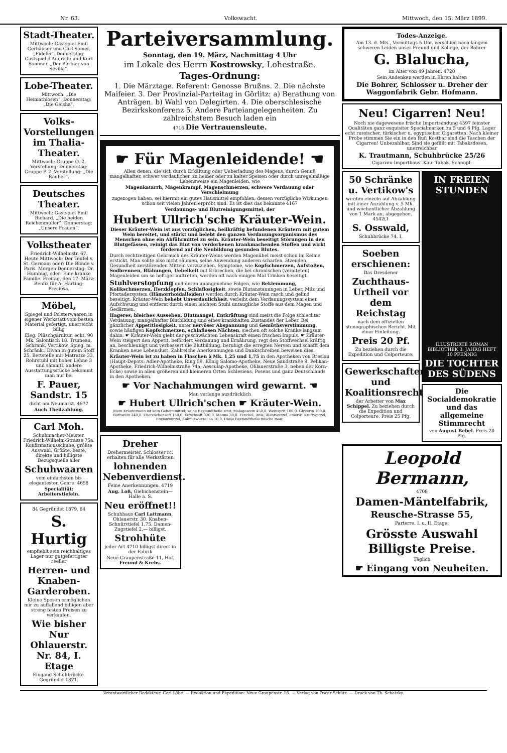Nr. 63. Volkswacht. Mittwoch, den 15. März 1899.
Stadt-Theater.
Mittwoch: Gastspiel Emil Gerhäuser und Carl Somer. „Fidelio“. Donnerstag: Gastspiel d'Andrade und Kurt Sommer. „Der Barbier von Sevilla“.
Lobe-Theater.
Mittwoch: „Die Heimathlosen“. Donnerstag: „Die Geisha“.
Volks-Vorstellungen im Thalia-Theater.
Mittwoch: Gruppe O. 2. Vorstellung: Donnerstag: Gruppe P. 2. Vorstellung: „Die Räuber“.
Deutsches Theater.
Mittwoch: Gastspiel Emil Richard, „Die beiden Reichenmüller“. Donnerstag: „Unsere Frauen“.
Volkstheater
Friedrich-Wilhelmstr. 67. Heute Mittwoch: Der Teufel v. St. Germain oder: Die Blinde v. Paris. Morgen Donnerstag: Dr. Humbug, oder: Eine kranke Familie. Freitag, den 17. März: Benfiz für A. Härting: Preciosa.
Möbel,
Spiegel und Polsterwaaren in eigener Werkstatt vom besten Material gefertigt, unerreicht billig
Eleg. Plüschgarnitur, echt, 90 Mk. Salontisch 18. Trumeau, Schrank, Vertikow, Spieg. m. Schränk., Divan in gutem Stoff 25, Bettstelle mit Matratze 33, Rohrstuhl mit hoher Lehne 3 und sämmtl. andere Ausstattungsstücke bekommt man nur bei
F. Pauer, Sandstr. 15
dicht am Neumarkt. 4677
Auch Theilzahlung.
Carl Moh.
Schuhmacher-Meister, Friedrich-Wilhelm-Strasse 75a. Konfirmationsschuhe, größte Auswahl. Größte, beste, direkte und billigste Bezugsquelle aller
Schuhwaaren
vom einfachsten bis elegantesten Genre. 4658
Specialität: Arbeiterstiefeln.
84 Gegründet 1879. 84
S. Hurtig
empfiehlt sein reichhaltiges Lager nur gutgefertigter reeller
Herren- und Knaben-Garderoben.
Kleine Spesen ermöglichen mir zu auffallend billigen aber streng festen Preisen zu verkaufen.
Wie bisher Nur Ohlauerstr. Nr. 84, I. Etage
Eingang Schuhbrücke. Gegründet 1871.
Parteiversammlung.
Sonntag, den 19. März, Nachmittag 4 Uhr
im Lokale des Herrn Kostrowsky, Lohestraße.
Tages-Ordnung:
1. Die Märztage. Referent: Genosse Brußns. 2. Die nächste Maifeier. 3. Der Provinzial-Parteitag in Görlitz: a) Berathung von Anträgen. b) Wahl von Delegirten. 4. Die oberschlesische Bezirkskonferenz 5. Andere Parteiangelegenheiten. Zu zahlreichstem Besuch laden ein
4716 Die Vertrauensleute.
☛ Für Magenleidende! ☚
Allen denen, die sich durch Erkältung oder Ueberladung des Magens, durch Genuß mangelhafter, schwer verdaulicher, zu heißer oder zu kalter Speisen oder durch unregelmäßige Lebensweise ein Magenleiden, wie
Magenkatarrh, Magenkrampf, Magenschmerzen, schwere Verdauung oder Verschleimung
zugezogen haben, sei hiermit ein gutes Hausmittel empfohlen, dessen vorzügliche Wirkungen schon seit vielen Jahren erprobt sind. Es ist dies das bekannte 4167
Verdauungs- und Blutreinigungsmittel, der
Hubert Ullrich'sche Kräuter-Wein.
Dieser Kräuter-Wein ist aus vorzüglichen, heilkräftig befundenen Kräutern mit gutem Wein bereitet, und stärkt und belebt den ganzen Verdauungsorganismus des Menschen ohne ein Abführmittel zu sein. Kräuter-Wein beseitigt Störungen in den Blutgefässen, reinigt das Blut von verdorbenen krankmachenden Stoffen und wirkt fördernd auf die Neubildung gesunden Blutes.
Durch rechtzeitigen Gebrauch des Kräuter-Weins werden Magenübel meist schon im Keime erstickt. Man sollte also nicht säumen, seine Anwendung anderen scharfen, ätzenden, Gesundheit zerstörenden Mitteln vorzuziehen. Symptome, wie Kopfschmerzen, Aufstoßen, Sodbrennen, Blähungen, Uebelkeit mit Erbrechen, die bei chronischen (veralteten) Magenleiden um so heftiger auftreten, werden oft nach einigen Mal Trinken beseitigt.
Stuhlverstopfung und deren unangenehme Folgen, wie Beklemmung, Kolikschmerzen, Herzklopfen, Schlaflosigkeit, sowie Blutanstauungen in Leber, Milz und Pfortadersystem (Hämorrhoidalleiden) werden durch Kräuter-Wein rasch und gelind beseitigt. Kräuter-Wein behebt Unverdaulichkeit, verleiht dem Verdauungssystem einen Aufschwung und entfernt durch einen leichten Stuhl untaugliche Stoffe aus dem Magen und Gedärmen.
Hageres, bleiches Aussehen, Blutmangel, Entkräftung sind meist die Folge schlechter Verdauung, mangelhafter Blutbildung und eines krankhaften Zustandes der Leber. Bei gänzlicher Appetitlosigkeit, unter nervöser Abspannung und Gemüthsverstimmung, sowie häufigen Kopfschmerzen, schlaflosen Nächten, siechen oft solche Kranke langsam dahin. ☛ Kräuter-Wein giebt der geschwächten Lebenskraft einen frischen Impuls. ☛ Kräuter-Wein steigert den Appetit, befördert Verdauung und Ernährung, regt den Stoffwechsel kräftig an, beschleunigt und verbessert die Blutbildung, beruhigt die erregten Nerven und schafft dem Kranken neue Lebenslust. Zahlreiche Anerkennungen und Dankschreiben beweisen dies.
Kräuter-Wein ist zu haben in Flaschen à Mk. 1,25 und 1,75 in den Apotheken von Breslau (Haupt-Depots: Adler-Apotheke, Ring 59, König Salomo-Apotheke, Neue Sandstraße 9, Pelikan-Apotheke, Friedrich-Wilhelmstraße 74a, Aesculap-Apotheke, Ohlauerstraße 3, neben der Korn-Ecke) sowie in allen größeren und kleineren Orten Schlesiens, Posens und ganz Deutschlands in den Apotheken.
☛ Vor Nachahmungen wird gewarnt. ☚
Man verlange ausdrücklich
☛ Hubert Ullrich'schen ☛ Kräuter-Wein.
Mein Kräuterwein ist kein Geheimmittel; seine Bestandtheile sind: Malagawein 450,0. Weinsprit 100,0. Glycerin 100,0. Rothwein 240,0. Ebereschensaft 150,0. Kirschsaft 320,0. Manna 30,0. Fenchel, Anis, Alantwurzel, amerik. Kraftwurzel, Enzianwurzel, Kalmuswurzel aa 10,0. Diese Bestandtheile mische man!
Dreher
Drehermeister, Schlosser rc. erhalten für alle Werkstätten
lohnenden Nebenverdienst.
Feine Anerkennungen. 4719
Aug. Loß, Giebichenstein—Halle a. S.
Neu eröffnet!!
Schuhhaus Carl Lattmann, Ohlauerstr. 30. Knaben-Schnürstiefel 1,75. Damen-Zugstiefel 2,— billigst.
Strohhüte
jeder Art 4710 billigst direct in der Fabrik
Neue Graupenstraße 11, Hof. Freund & Krebs.
Todes-Anzeige.
Am 13. d. Mts., Vormittags 5 Uhr, verschied nach langem schweren Leiden unser Freund und Kollege, der Bohrer
G. Blalucha,
im Alter von 49 Jahren. 4720
Sein Andenken werden in Ehren halten
Die Bohrer, Schlosser u. Dreher der Waggonfabrik Gebr. Hofmann.
Neu! Cigarren! Neu!
Noch nie dagewesene frische Importsendung 4597 feinster Qualitäten ganz exquisiter Specialmarken zu 5 und 6 Pfg. Lager echt russischer, türkischer u. egyptischer Cigaretten. Nach kleiner Probe stimmen Sie ein in den Ruf: Kostbar sind die Taschen der Cigarren! Unbezahlbar, Sind sie gefüllt mit Tabaksdosen, unerreichbar
K. Trautmann, Schuhbrücke 25/26
Cigarren-Importhaus. Kau- Tabak. Schnupf-
50 Schränke u. Vertikow's
werden einzeln auf Abzahlung mit einer Anzahlung v. 5 Mk. und wöchentlicher Abzahlung von 1 Mark an, abgegeben. 4542(1
S. Osswald,
Schuhbrücke 74, I.
Soeben erschienen:
Das Dresdener
Zuchthaus-Urtheil vor dem Reichstag
nach dem offiziellen stenographischen Bericht. Mit einer Einleitung.
Preis 20 Pf.
Zu beziehen durch die Expedition und Colporteure.
Gewerkschaften und Koalitionsrecht
der Arbeiter von Max Schippel. Zu beziehen durch die Expedition und Colporteure. Preis 25 Pfg.
IN FREIEN STUNDEN
ILLUSTRIRTE ROMAN BIBLIOTHEK 3. JAHRG HEFT 10 PFENNIG
DIE TOCHTER DES SÜDENS
Die Socialdemokratie und das allgemeine Stimmrecht
von August Bebel. Preis 20 Pfg.
Leopold Bermann,
4708
Damen-Mäntelfabrik,
Reusche-Strasse 55,
Parterre, I. u. II. Etage.
Grösste Auswahl Billigste Preise.
Täglich
☛ Eingang von Neuheiten.
Verantwortlicher Redakteur: Carl Löbe. — Redaktion und Expedition: Neue Graupenstr. 16. — Verlag von Oscar Schütz. — Druck von Th. Schatzky.